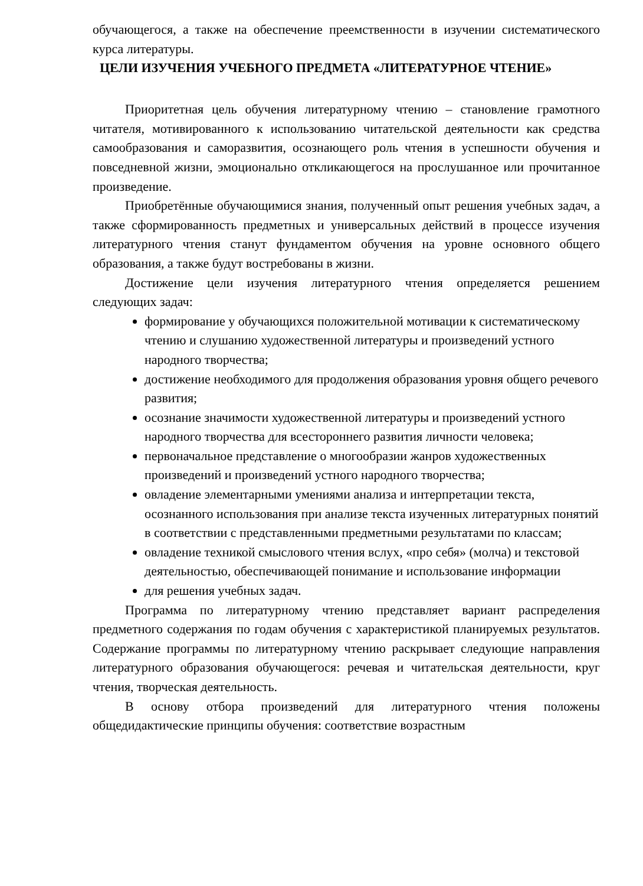обучающегося, а также на обеспечение преемственности в изучении систематического курса литературы.
ЦЕЛИ ИЗУЧЕНИЯ УЧЕБНОГО ПРЕДМЕТА «ЛИТЕРАТУРНОЕ ЧТЕНИЕ»
Приоритетная цель обучения литературному чтению – становление грамотного читателя, мотивированного к использованию читательской деятельности как средства самообразования и саморазвития, осознающего роль чтения в успешности обучения и повседневной жизни, эмоционально откликающегося на прослушанное или прочитанное произведение.
Приобретённые обучающимися знания, полученный опыт решения учебных задач, а также сформированность предметных и универсальных действий в процессе изучения литературного чтения станут фундаментом обучения на уровне основного общего образования, а также будут востребованы в жизни.
Достижение цели изучения литературного чтения определяется решением следующих задач:
формирование у обучающихся положительной мотивации к систематическому чтению и слушанию художественной литературы и произведений устного народного творчества;
достижение необходимого для продолжения образования уровня общего речевого развития;
осознание значимости художественной литературы и произведений устного народного творчества для всестороннего развития личности человека;
первоначальное представление о многообразии жанров художественных произведений и произведений устного народного творчества;
овладение элементарными умениями анализа и интерпретации текста, осознанного использования при анализе текста изученных литературных понятий в соответствии с представленными предметными результатами по классам;
овладение техникой смыслового чтения вслух, «про себя» (молча) и текстовой деятельностью, обеспечивающей понимание и использование информации
для решения учебных задач.
Программа по литературному чтению представляет вариант распределения предметного содержания по годам обучения с характеристикой планируемых результатов. Содержание программы по литературному чтению раскрывает следующие направления литературного образования обучающегося: речевая и читательская деятельности, круг чтения, творческая деятельность.
В основу отбора произведений для литературного чтения положены общедидактические принципы обучения: соответствие возрастным